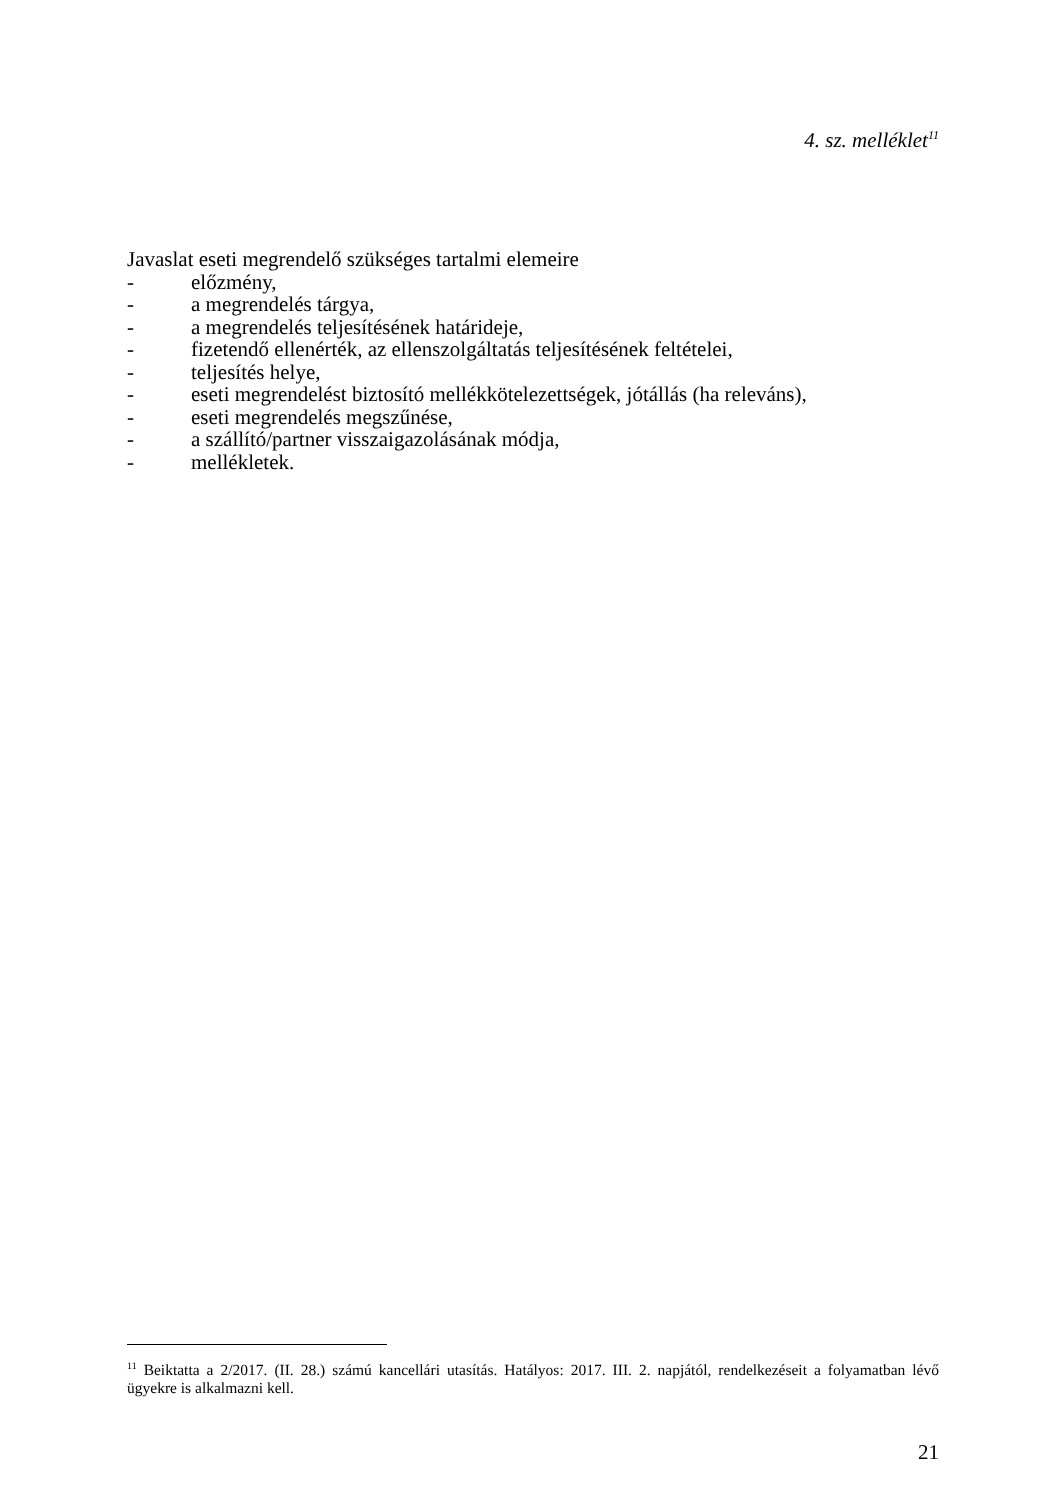4. sz. melléklet<sup>11</sup>
Javaslat eseti megrendelő szükséges tartalmi elemeire
- előzmény,
- a megrendelés tárgya,
- a megrendelés teljesítésének határideje,
- fizetendő ellenérték, az ellenszolgáltatás teljesítésének feltételei,
- teljesítés helye,
- eseti megrendelést biztosító mellékkötelezettségek, jótállás (ha releváns),
- eseti megrendelés megszűnése,
- a szállító/partner visszaigazolásának módja,
- mellékletek.
<sup>11</sup> Beiktatta a 2/2017. (II. 28.) számú kancellári utasítás. Hatályos: 2017. III. 2. napjától, rendelkezéseit a folyamatban lévő ügyekre is alkalmazni kell.
21